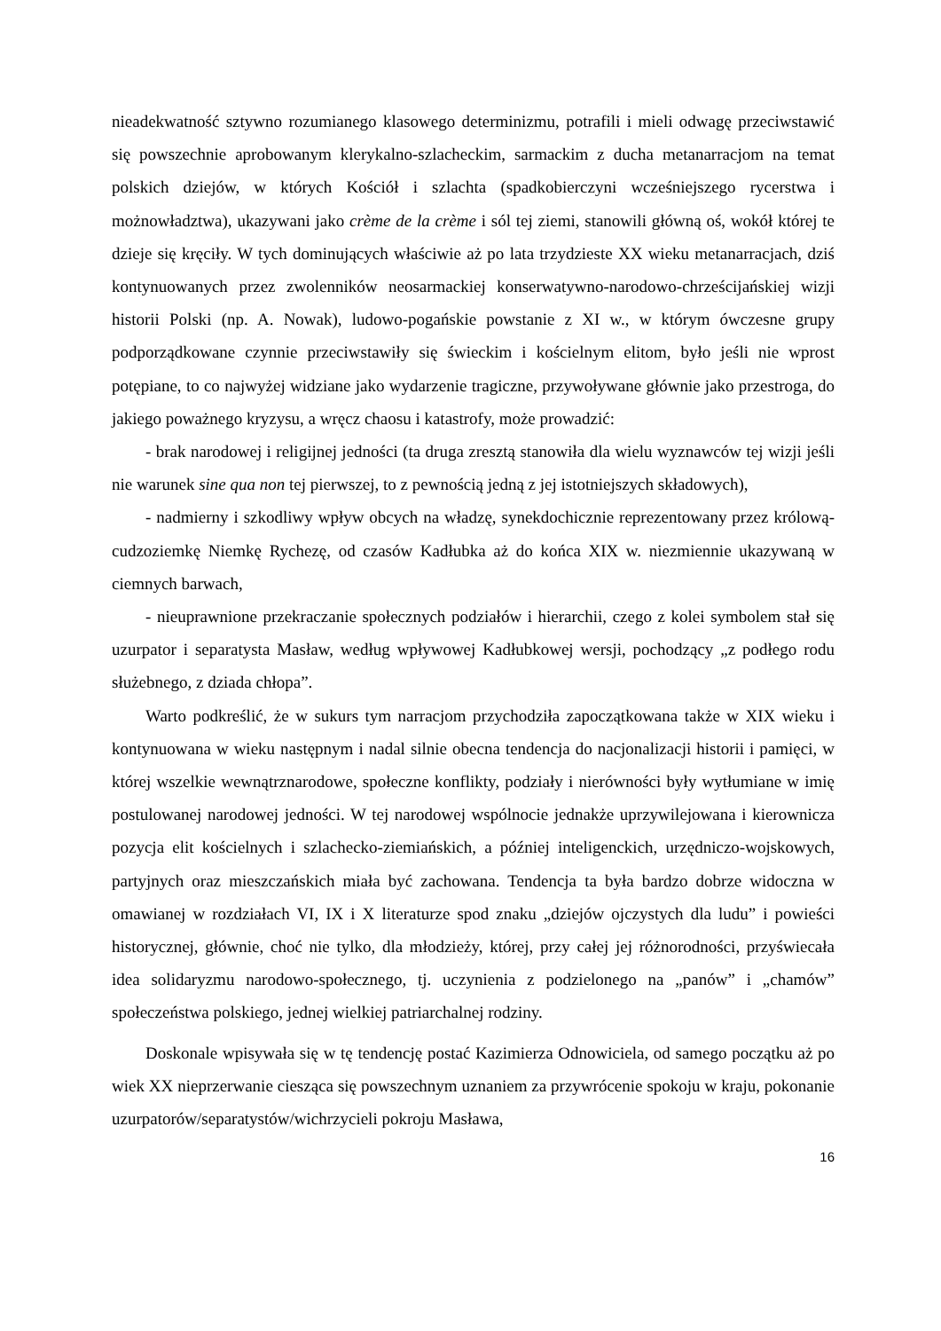nieadekwatność sztywno rozumianego klasowego determinizmu, potrafili i mieli odwagę przeciwstawić się powszechnie aprobowanym klerykalno-szlacheckim, sarmackim z ducha metanarracjom na temat polskich dziejów, w których Kościół i szlachta (spadkobierczyni wcześniejszego rycerstwa i możnowładztwa), ukazywani jako crème de la crème i sól tej ziemi, stanowili główną oś, wokół której te dzieje się kręciły. W tych dominujących właściwie aż po lata trzydzieste XX wieku metanarracjach, dziś kontynuowanych przez zwolenników neosarmackiej konserwatywno-narodowo-chrześcijańskiej wizji historii Polski (np. A. Nowak), ludowo-pogańskie powstanie z XI w., w którym ówczesne grupy podporządkowane czynnie przeciwstawiły się świeckim i kościelnym elitom, było jeśli nie wprost potępiane, to co najwyżej widziane jako wydarzenie tragiczne, przywoływane głównie jako przestroga, do jakiego poważnego kryzysu, a wręcz chaosu i katastrofy, może prowadzić:
- brak narodowej i religijnej jedności (ta druga zresztą stanowiła dla wielu wyznawców tej wizji jeśli nie warunek sine qua non tej pierwszej, to z pewnością jedną z jej istotniejszych składowych),
- nadmierny i szkodliwy wpływ obcych na władzę, synekdochicznie reprezentowany przez królową-cudzoziemkę Niemkę Rychezę, od czasów Kadłubka aż do końca XIX w. niezmiennie ukazywaną w ciemnych barwach,
- nieuprawnione przekraczanie społecznych podziałów i hierarchii, czego z kolei symbolem stał się uzurpator i separatysta Masław, według wpływowej Kadłubkowej wersji, pochodzący „z podłego rodu służebnego, z dziada chłopa”.
Warto podkreślić, że w sukurs tym narracjom przychodziła zapoczątkowana także w XIX wieku i kontynuowana w wieku następnym i nadal silnie obecna tendencja do nacjonalizacji historii i pamięci, w której wszelkie wewnątrznarodowe, społeczne konflikty, podziały i nierówności były wytłumiane w imię postulowanej narodowej jedności. W tej narodowej wspólnocie jednakże uprzywilejowana i kierownicza pozycja elit kościelnych i szlachecko-ziemiańskich, a później inteligenckich, urzędniczo-wojskowych, partyjnych oraz mieszczańskich miała być zachowana. Tendencja ta była bardzo dobrze widoczna w omawianej w rozdziałach VI, IX i X literaturze spod znaku „dziejów ojczystych dla ludu” i powieści historycznej, głównie, choć nie tylko, dla młodzieży, której, przy całej jej różnorodności, przyświecała idea solidaryzmu narodowo-społecznego, tj. uczynienia z podzielonego na „panów” i „chamów” społeczeństwa polskiego, jednej wielkiej patriarchalnej rodziny.
Doskonale wpisywała się w tę tendencję postać Kazimierza Odnowiciela, od samego początku aż po wiek XX nieprzerwanie ciesząca się powszechnym uznaniem za przywrócenie spokoju w kraju, pokonanie uzurpatorów/separatystów/wichrzycieli pokroju Masława,
16